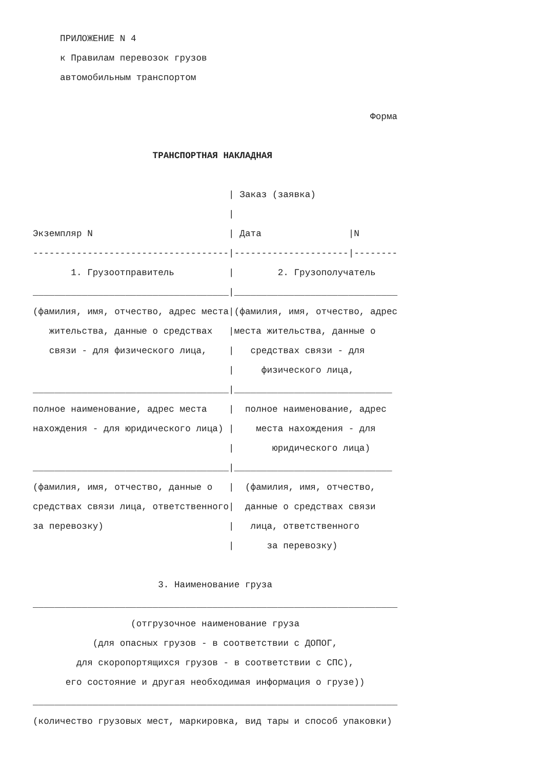ПРИЛОЖЕНИЕ N 4
     к Правилам перевозок грузов
     автомобильным транспортом

                                                              Форма

                      ТРАНСПОРТНАЯ НАКЛАДНАЯ

                                    | Заказ (заявка)
                                    |
Экземпляр N                         | Дата                |N
------------------------------------|---------------------|--------
       1. Грузоотправитель          |        2. Грузополучатель
____________________________________|______________________________
(фамилия, имя, отчество, адрес места|(фамилия, имя, отчество, адрес
   жительства, данные о средствах   |места жительства, данные о
   связи - для физического лица,    |   средствах связи - для
                                    |     физического лица,
____________________________________|_____________________________
полное наименование, адрес места    |  полное наименование, адрес
нахождения - для юридического лица) |    места нахождения - для
                                    |       юридического лица)
____________________________________|_____________________________
(фамилия, имя, отчество, данные о   |  (фамилия, имя, отчество,
средствах связи лица, ответственного|  данные о средствах связи
за перевозку)                       |   лица, ответственного
                                    |      за перевозку)

                       3. Наименование груза
___________________________________________________________________
                  (отгрузочное наименование груза
           (для опасных грузов - в соответствии с ДОПОГ,
        для скоропортящихся грузов - в соответствии с СПС),
      его состояние и другая необходимая информация о грузе))
___________________________________________________________________
(количество грузовых мест, маркировка, вид тары и способ упаковки)